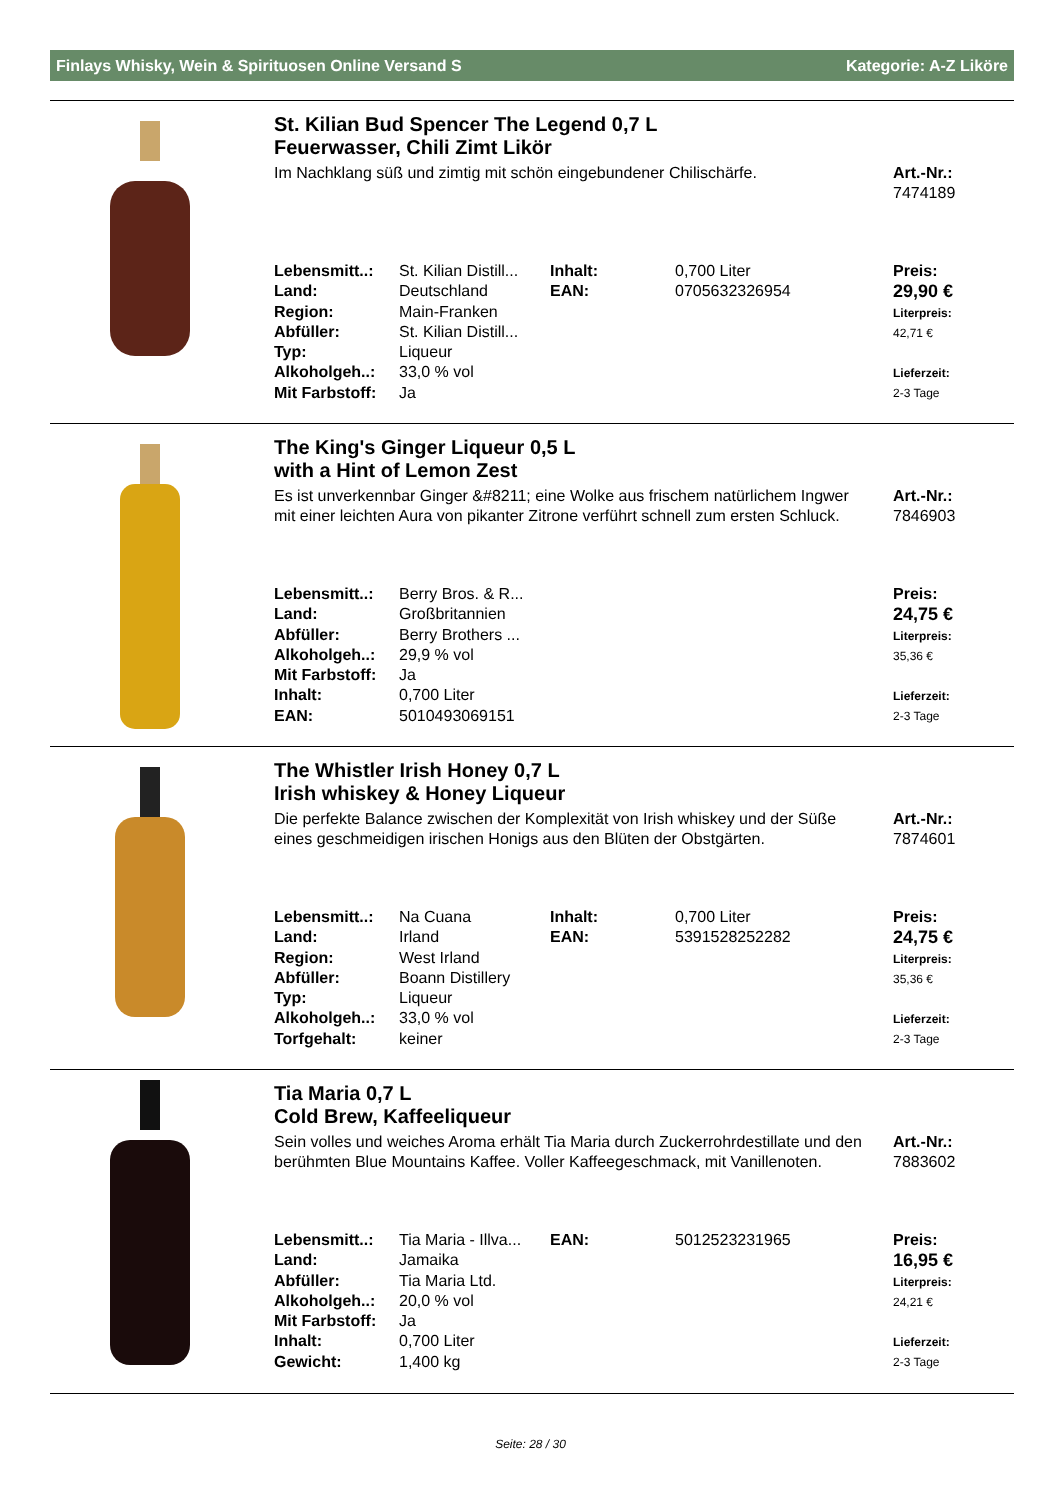Finlays Whisky, Wein & Spirituosen Online Versand S Kategorie: A-Z Liköre
St. Kilian Bud Spencer The Legend 0,7 L
Feuerwasser, Chili Zimt Likör
Im Nachklang süß und zimtig mit schön eingebundener Chilischärfe.
Art.-Nr.:
7474189
| Lebensmitt..: | St. Kilian Distill... | Inhalt: | 0,700 Liter |
| Land: | Deutschland | EAN: | 0705632326954 |
| Region: | Main-Franken | | |
| Abfüller: | St. Kilian Distill... | | |
| Typ: | Liqueur | | |
| Alkoholgeh..: | 33,0 % vol | | |
| Mit Farbstoff: | Ja | | |
Preis:
29,90 €
Literpreis:
42,71 €
Lieferzeit:
2-3 Tage
The King's Ginger Liqueur 0,5 L
with a Hint of Lemon Zest
Es ist unverkennbar Ginger &#8211; eine Wolke aus frischem natürlichem Ingwer mit einer leichten Aura von pikanter Zitrone verführt schnell zum ersten Schluck.
Art.-Nr.:
7846903
| Lebensmitt..: | Berry Bros. & R... |
| Land: | Großbritannien |
| Abfüller: | Berry Brothers ... |
| Alkoholgeh..: | 29,9 % vol |
| Mit Farbstoff: | Ja |
| Inhalt: | 0,700 Liter |
| EAN: | 5010493069151 |
Preis:
24,75 €
Literpreis:
35,36 €
Lieferzeit:
2-3 Tage
The Whistler Irish Honey 0,7 L
Irish whiskey & Honey Liqueur
Die perfekte Balance zwischen der Komplexität von Irish whiskey und der Süße eines geschmeidigen irischen Honigs aus den Blüten der Obstgärten.
Art.-Nr.:
7874601
| Lebensmitt..: | Na Cuana | Inhalt: | 0,700 Liter |
| Land: | Irland | EAN: | 5391528252282 |
| Region: | West Irland | | |
| Abfüller: | Boann Distillery | | |
| Typ: | Liqueur | | |
| Alkoholgeh..: | 33,0 % vol | | |
| Torfgehalt: | keiner | | |
Preis:
24,75 €
Literpreis:
35,36 €
Lieferzeit:
2-3 Tage
Tia Maria 0,7 L
Cold Brew, Kaffeeliqueur
Sein volles und weiches Aroma erhält Tia Maria durch Zuckerrohrdestillate und den berühmten Blue Mountains Kaffee. Voller Kaffeegeschmack, mit Vanillenoten.
Art.-Nr.:
7883602
| Lebensmitt..: | Tia Maria - Illva... | EAN: | 5012523231965 |
| Land: | Jamaika | | |
| Abfüller: | Tia Maria Ltd. | | |
| Alkoholgeh..: | 20,0 % vol | | |
| Mit Farbstoff: | Ja | | |
| Inhalt: | 0,700 Liter | | |
| Gewicht: | 1,400 kg | | |
Preis:
16,95 €
Literpreis:
24,21 €
Lieferzeit:
2-3 Tage
Seite: 28 / 30